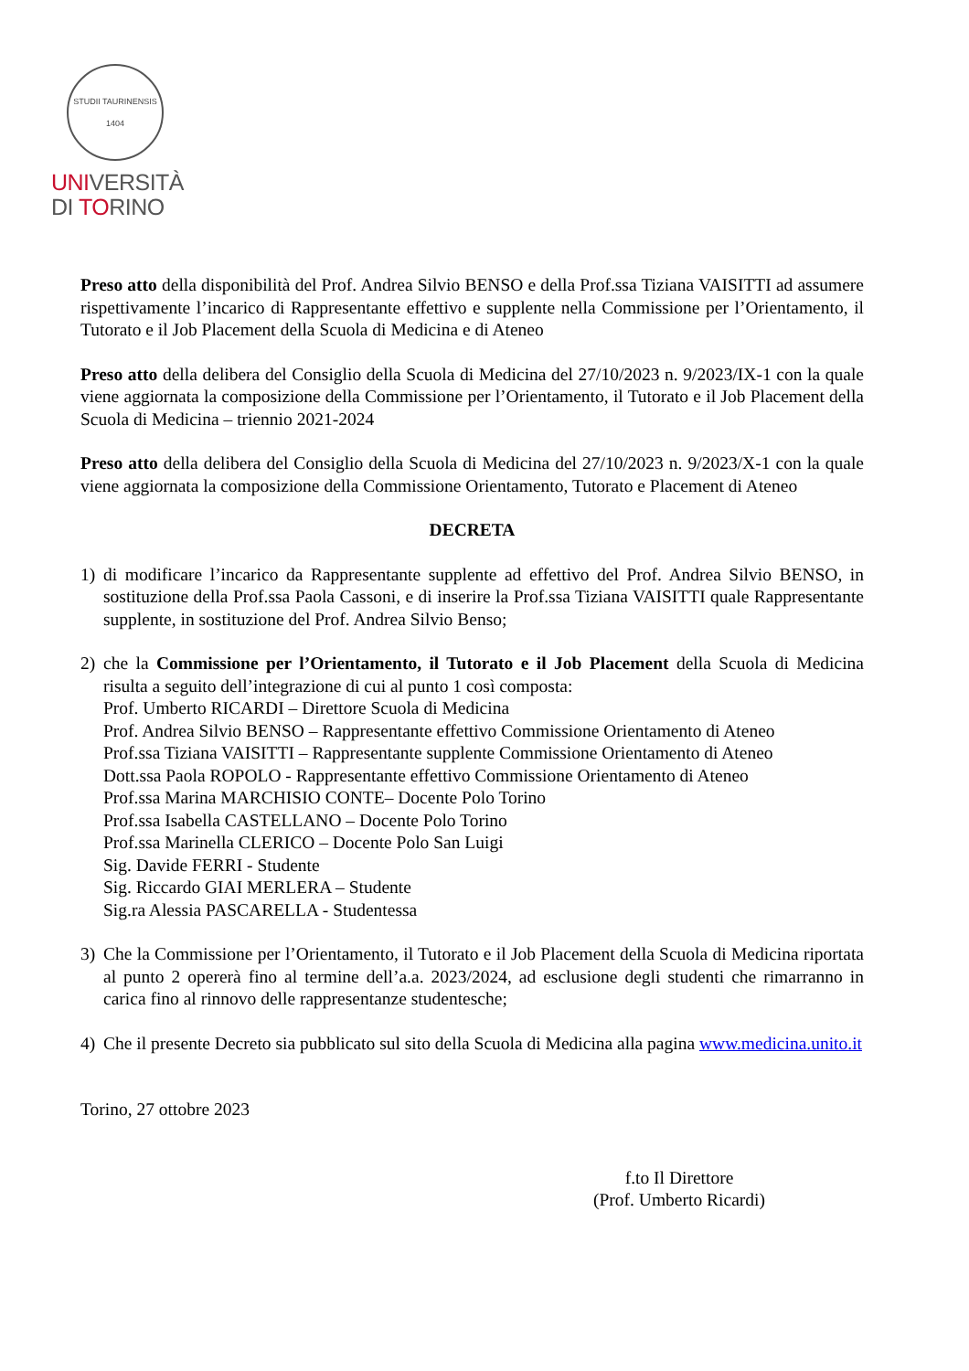STUDII TAURINENSIS 1404
UNIVERSITÀ
DI TORINO
Preso atto della disponibilità del Prof. Andrea Silvio BENSO e della Prof.ssa Tiziana VAISITTI ad assumere rispettivamente l’incarico di Rappresentante effettivo e supplente nella Commissione per l’Orientamento, il Tutorato e il Job Placement della Scuola di Medicina e di Ateneo
Preso atto della delibera del Consiglio della Scuola di Medicina del 27/10/2023 n. 9/2023/IX-1 con la quale viene aggiornata la composizione della Commissione per l’Orientamento, il Tutorato e il Job Placement della Scuola di Medicina – triennio 2021-2024
Preso atto della delibera del Consiglio della Scuola di Medicina del 27/10/2023 n. 9/2023/X-1 con la quale viene aggiornata la composizione della Commissione Orientamento, Tutorato e Placement di Ateneo
DECRETA
1) di modificare l’incarico da Rappresentante supplente ad effettivo del Prof. Andrea Silvio BENSO, in sostituzione della Prof.ssa Paola Cassoni, e di inserire la Prof.ssa Tiziana VAISITTI quale Rappresentante supplente, in sostituzione del Prof. Andrea Silvio Benso;
2) che la Commissione per l’Orientamento, il Tutorato e il Job Placement della Scuola di Medicina risulta a seguito dell’integrazione di cui al punto 1 così composta:
Prof. Umberto RICARDI – Direttore Scuola di Medicina
Prof. Andrea Silvio BENSO – Rappresentante effettivo Commissione Orientamento di Ateneo
Prof.ssa Tiziana VAISITTI – Rappresentante supplente Commissione Orientamento di Ateneo
Dott.ssa Paola ROPOLO - Rappresentante effettivo Commissione Orientamento di Ateneo
Prof.ssa Marina MARCHISIO CONTE– Docente Polo Torino
Prof.ssa Isabella CASTELLANO – Docente Polo Torino
Prof.ssa Marinella CLERICO – Docente Polo San Luigi
Sig. Davide FERRI - Studente
Sig. Riccardo GIAI MERLERA – Studente
Sig.ra Alessia PASCARELLA - Studentessa
3) Che la Commissione per l’Orientamento, il Tutorato e il Job Placement della Scuola di Medicina riportata al punto 2 opererà fino al termine dell’a.a. 2023/2024, ad esclusione degli studenti che rimarranno in carica fino al rinnovo delle rappresentanze studentesche;
4) Che il presente Decreto sia pubblicato sul sito della Scuola di Medicina alla pagina www.medicina.unito.it
Torino, 27 ottobre 2023
f.to Il Direttore
(Prof. Umberto Ricardi)